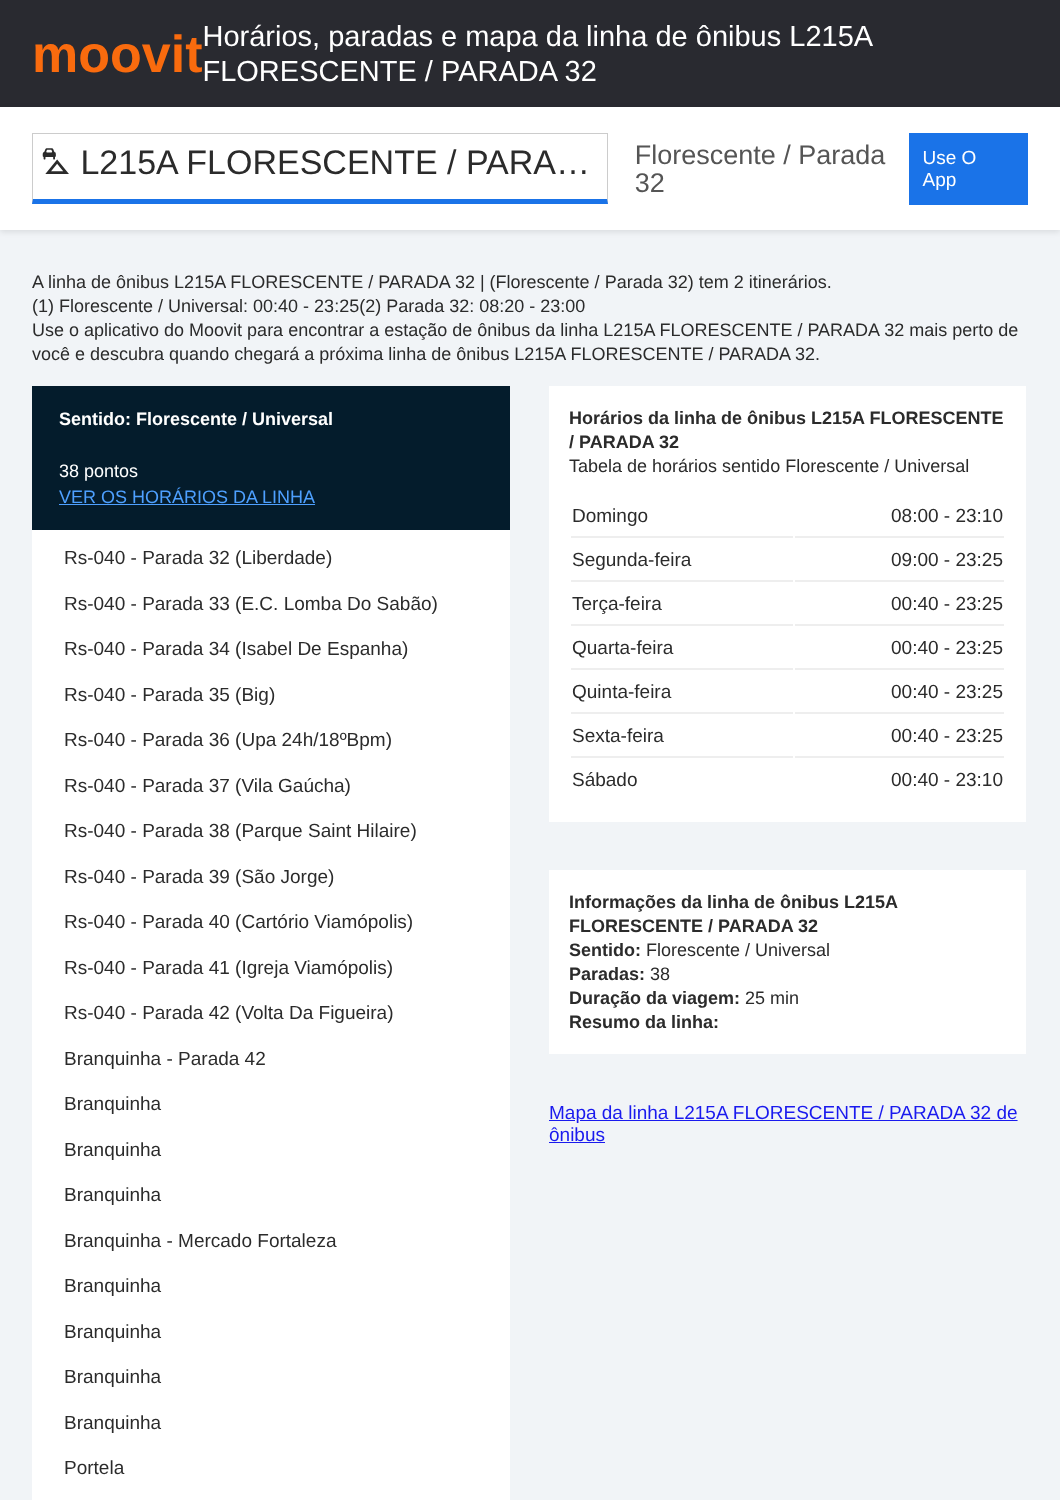moovit
Horários, paradas e mapa da linha de ônibus L215A FLORESCENTE / PARADA 32
⛍ L215A FLORESCENTE / PARA…
Florescente / Parada 32
Use O App
A linha de ônibus L215A FLORESCENTE / PARADA 32 | (Florescente / Parada 32) tem 2 itinerários.
(1) Florescente / Universal: 00:40 - 23:25(2) Parada 32: 08:20 - 23:00
Use o aplicativo do Moovit para encontrar a estação de ônibus da linha L215A FLORESCENTE / PARADA 32 mais perto de você e descubra quando chegará a próxima linha de ônibus L215A FLORESCENTE / PARADA 32.
Sentido: Florescente / Universal
38 pontos
VER OS HORÁRIOS DA LINHA
Rs-040 - Parada 32 (Liberdade)
Rs-040 - Parada 33 (E.C. Lomba Do Sabão)
Rs-040 - Parada 34 (Isabel De Espanha)
Rs-040 - Parada 35 (Big)
Rs-040 - Parada 36 (Upa 24h/18ºBpm)
Rs-040 - Parada 37 (Vila Gaúcha)
Rs-040 - Parada 38 (Parque Saint Hilaire)
Rs-040 - Parada 39 (São Jorge)
Rs-040 - Parada 40 (Cartório Viamópolis)
Rs-040 - Parada 41 (Igreja Viamópolis)
Rs-040 - Parada 42 (Volta Da Figueira)
Branquinha - Parada 42
Branquinha
Branquinha
Branquinha
Branquinha - Mercado Fortaleza
Branquinha
Branquinha
Branquinha
Branquinha
Portela
Horários da linha de ônibus L215A FLORESCENTE / PARADA 32
Tabela de horários sentido Florescente / Universal
| Domingo | 08:00 - 23:10 |
| Segunda-feira | 09:00 - 23:25 |
| Terça-feira | 00:40 - 23:25 |
| Quarta-feira | 00:40 - 23:25 |
| Quinta-feira | 00:40 - 23:25 |
| Sexta-feira | 00:40 - 23:25 |
| Sábado | 00:40 - 23:10 |
Informações da linha de ônibus L215A FLORESCENTE / PARADA 32
Sentido: Florescente / Universal
Paradas: 38
Duração da viagem: 25 min
Resumo da linha:
Mapa da linha L215A FLORESCENTE / PARADA 32 de ônibus